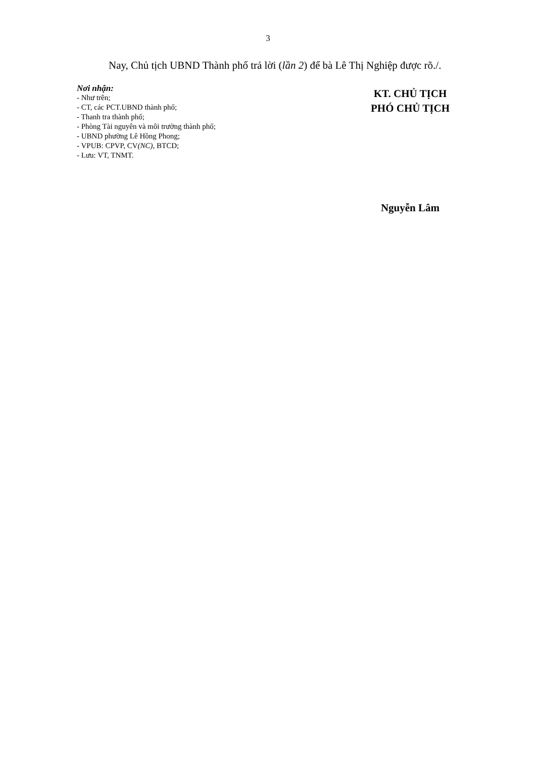3
Nay, Chủ tịch UBND Thành phố trả lời (lần 2) để bà Lê Thị Nghiệp được rõ./.
Nơi nhận:
- Như trên;
- CT, các PCT.UBND thành phố;
- Thanh tra thành phố;
- Phòng Tài nguyên và môi trường thành phố;
- UBND phường Lê Hồng Phong;
- VPUB: CPVP, CV(NC), BTCD;
- Lưu: VT, TNMT.
KT. CHỦ TỊCH
PHÓ CHỦ TỊCH
Nguyễn Lâm